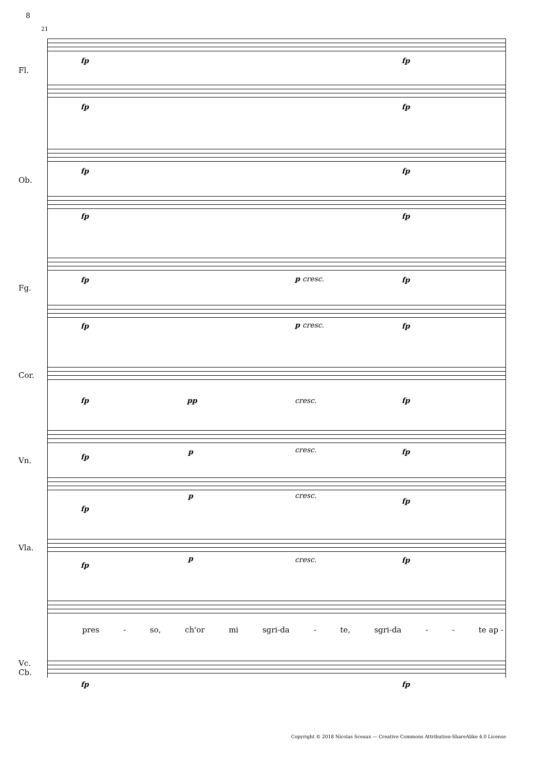8
21
Fl.
Ob.
Fg.
Cor.
Vn.
Vla.
Vc.
Cb.
fp fp
fp fp
fp fp
fp fp
fp p cresc. fp
fp p cresc. fp
fp pp cresc. fp
fp
p cresc. fp
fp
p cresc.
fp
fp
p cresc. fp
pres - so, ch'or mi sgri-da - te, sgri-da - - te ap -
fp fp
Copyright © 2018 Nicolas Sceaux — Creative Commons Attribution-ShareAlike 4.0 License